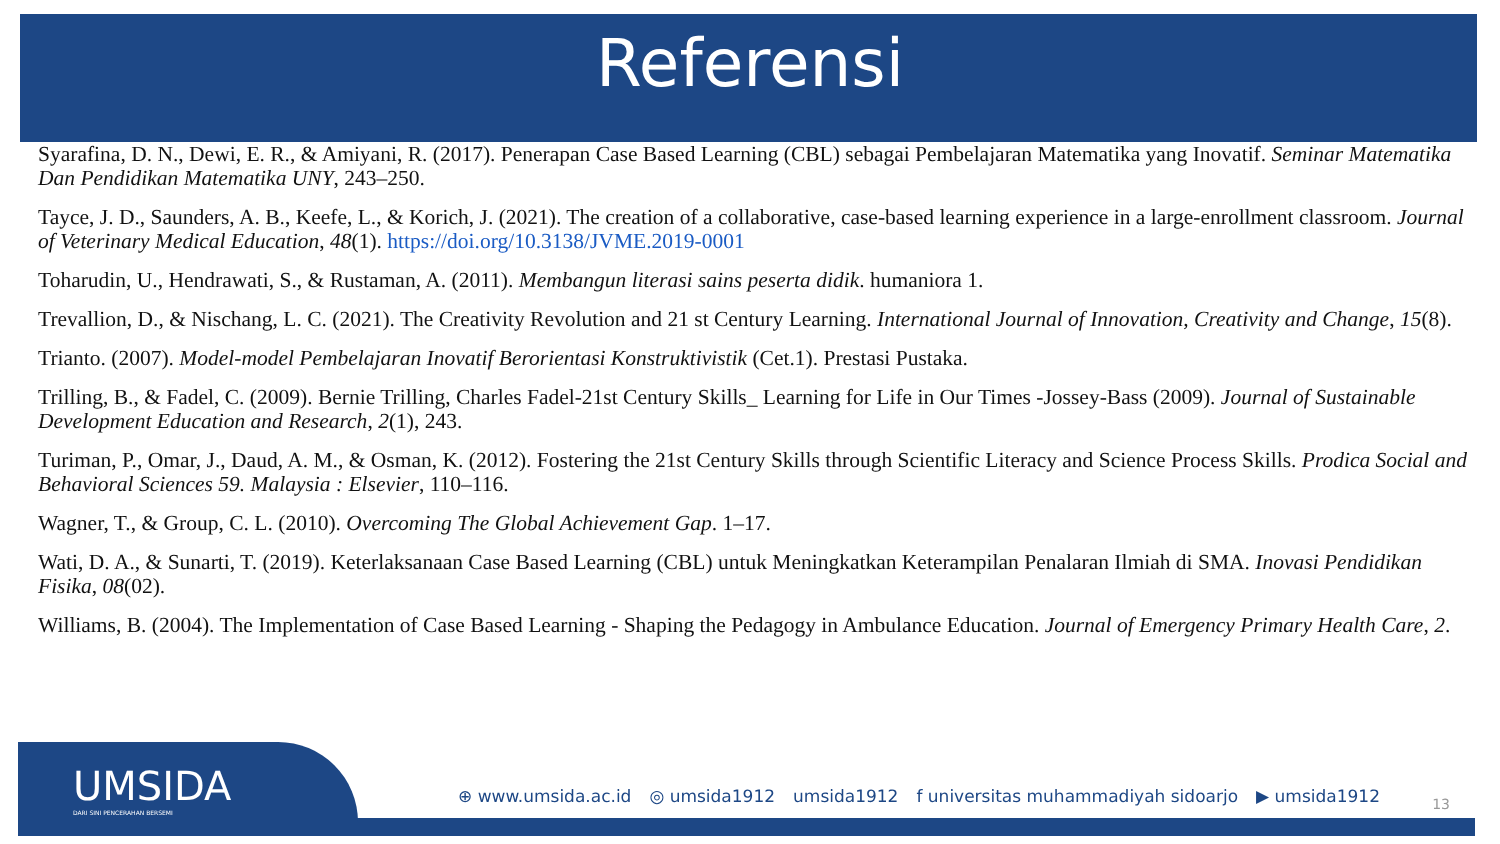Referensi
Syarafina, D. N., Dewi, E. R., & Amiyani, R. (2017). Penerapan Case Based Learning (CBL) sebagai Pembelajaran Matematika yang Inovatif. Seminar Matematika Dan Pendidikan Matematika UNY, 243–250.
Tayce, J. D., Saunders, A. B., Keefe, L., & Korich, J. (2021). The creation of a collaborative, case-based learning experience in a large-enrollment classroom. Journal of Veterinary Medical Education, 48(1). https://doi.org/10.3138/JVME.2019-0001
Toharudin, U., Hendrawati, S., & Rustaman, A. (2011). Membangun literasi sains peserta didik. humaniora 1.
Trevallion, D., & Nischang, L. C. (2021). The Creativity Revolution and 21 st Century Learning. International Journal of Innovation, Creativity and Change, 15(8).
Trianto. (2007). Model-model Pembelajaran Inovatif Berorientasi Konstruktivistik (Cet.1). Prestasi Pustaka.
Trilling, B., & Fadel, C. (2009). Bernie Trilling, Charles Fadel-21st Century Skills_ Learning for Life in Our Times -Jossey-Bass (2009). Journal of Sustainable Development Education and Research, 2(1), 243.
Turiman, P., Omar, J., Daud, A. M., & Osman, K. (2012). Fostering the 21st Century Skills through Scientific Literacy and Science Process Skills. Prodica Social and Behavioral Sciences 59. Malaysia : Elsevier, 110–116.
Wagner, T., & Group, C. L. (2010). Overcoming The Global Achievement Gap. 1–17.
Wati, D. A., & Sunarti, T. (2019). Keterlaksanaan Case Based Learning (CBL) untuk Meningkatkan Keterampilan Penalaran Ilmiah di SMA. Inovasi Pendidikan Fisika, 08(02).
Williams, B. (2004). The Implementation of Case Based Learning - Shaping the Pedagogy in Ambulance Education. Journal of Emergency Primary Health Care, 2.
UMSIDA
DARI SINI PENCERAHAN BERSEMI
⊕ www.umsida.ac.id ◎ umsida1912 umsida1912 f universitas muhammadiyah sidoarjo ▶ umsida1912
13